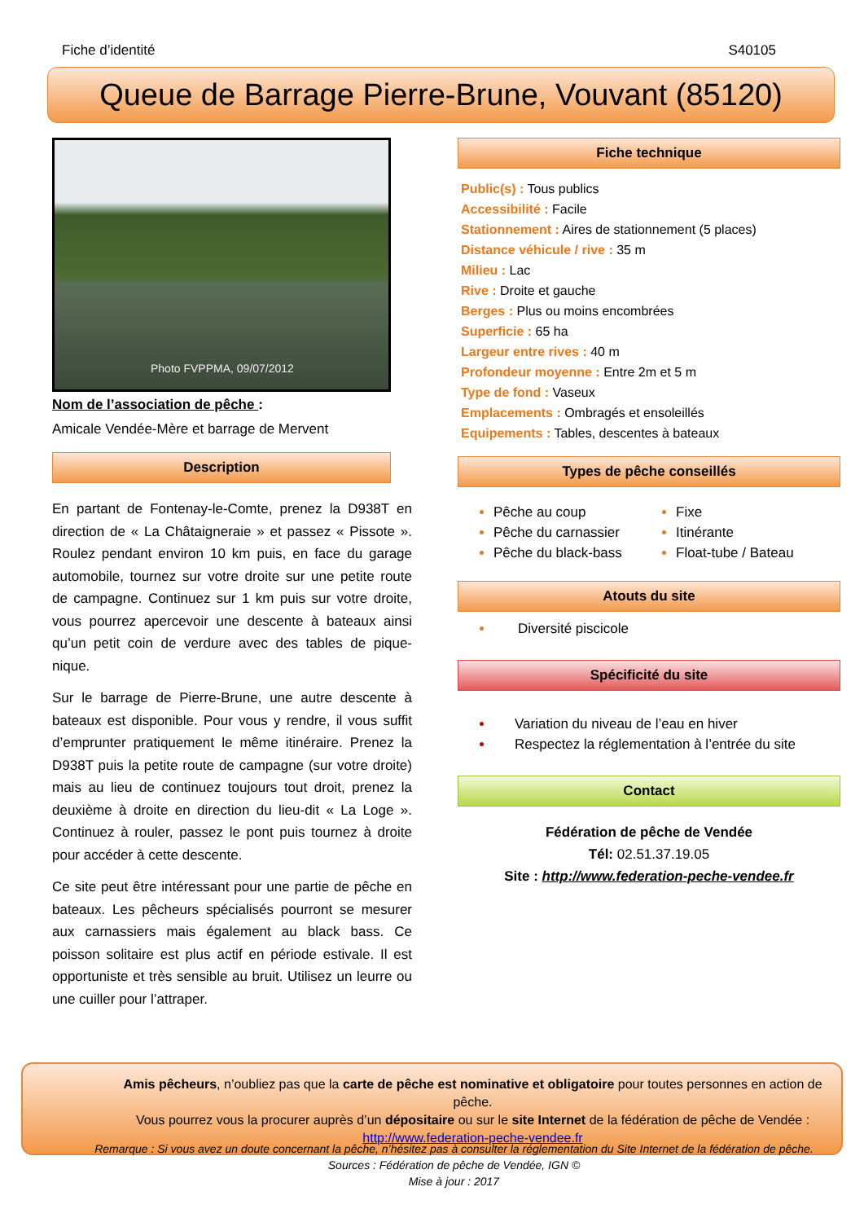Fiche d’identité S40105
Queue de Barrage Pierre-Brune, Vouvant (85120)
Photo FVPPMA, 09/07/2012
Nom de l’association de pêche :
Amicale Vendée-Mère et barrage de Mervent
Description
En partant de Fontenay-le-Comte, prenez la D938T en direction de « La Châtaigneraie » et passez « Pissote ». Roulez pendant environ 10 km puis, en face du garage automobile, tournez sur votre droite sur une petite route de campagne. Continuez sur 1 km puis sur votre droite, vous pourrez apercevoir une descente à bateaux ainsi qu’un petit coin de verdure avec des tables de pique-nique.
Sur le barrage de Pierre-Brune, une autre descente à bateaux est disponible. Pour vous y rendre, il vous suffit d’emprunter pratiquement le même itinéraire. Prenez la D938T puis la petite route de campagne (sur votre droite) mais au lieu de continuez toujours tout droit, prenez la deuxième à droite en direction du lieu-dit « La Loge ». Continuez à rouler, passez le pont puis tournez à droite pour accéder à cette descente.
Ce site peut être intéressant pour une partie de pêche en bateaux. Les pêcheurs spécialisés pourront se mesurer aux carnassiers mais également au black bass. Ce poisson solitaire est plus actif en période estivale. Il est opportuniste et très sensible au bruit. Utilisez un leurre ou une cuiller pour l’attraper.
Fiche technique
Public(s) : Tous publics
Accessibilité : Facile
Stationnement : Aires de stationnement (5 places)
Distance véhicule / rive : 35 m
Milieu : Lac
Rive : Droite et gauche
Berges : Plus ou moins encombrées
Superficie : 65 ha
Largeur entre rives : 40 m
Profondeur moyenne : Entre 2m et 5 m
Type de fond : Vaseux
Emplacements : Ombragés et ensoleillés
Equipements : Tables, descentes à bateaux
Types de pêche conseillés
Pêche au coup
Pêche du carnassier
Pêche du black-bass
Fixe
Itinérante
Float-tube / Bateau
Atouts du site
Diversité piscicole
Spécificité du site
Variation du niveau de l’eau en hiver
Respectez la réglementation à l’entrée du site
Contact
Fédération de pêche de Vendée
Tél: 02.51.37.19.05
Site : http://www.federation-peche-vendee.fr
Amis pêcheurs, n’oubliez pas que la carte de pêche est nominative et obligatoire pour toutes personnes en action de pêche.
Vous pourrez vous la procurer auprès d’un dépositaire ou sur le site Internet de la fédération de pêche de Vendée :
http://www.federation-peche-vendee.fr
Remarque : Si vous avez un doute concernant la pêche, n’hésitez pas à consulter la réglementation du Site Internet de la fédération de pêche.
Sources : Fédération de pêche de Vendée, IGN ©
Mise à jour : 2017